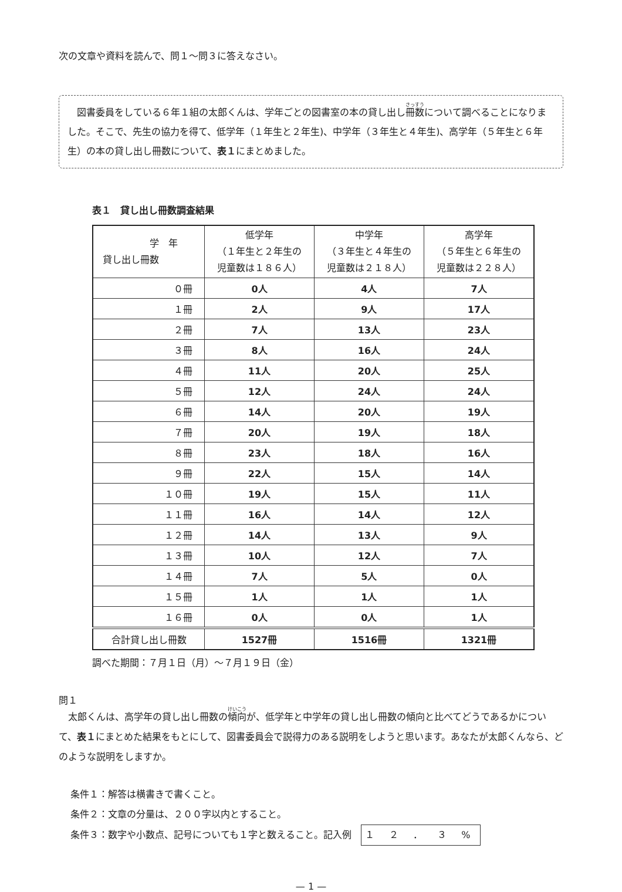次の文章や資料を読んで、問１～問３に答えなさい。
　図書委員をしている６年１組の太郎くんは、学年ごとの図書室の本の貸し出し冊数について調べることになりました。そこで、先生の協力を得て、低学年（１年生と２年生)、中学年（３年生と４年生)、高学年（５年生と６年生）の本の貸し出し冊数について、表１にまとめました。
表１　貸し出し冊数調査結果
| 学 年 貸し出し冊数 | 低学年 （１年生と２年生の 児童数は１８６人） | 中学年 （３年生と４年生の 児童数は２１８人） | 高学年 （５年生と６年生の 児童数は２２８人） |
| --- | --- | --- | --- |
| ０冊 | 0人 | 4人 | 7人 |
| １冊 | 2人 | 9人 | 17人 |
| ２冊 | 7人 | 13人 | 23人 |
| ３冊 | 8人 | 16人 | 24人 |
| ４冊 | 11人 | 20人 | 25人 |
| ５冊 | 12人 | 24人 | 24人 |
| ６冊 | 14人 | 20人 | 19人 |
| ７冊 | 20人 | 19人 | 18人 |
| ８冊 | 23人 | 18人 | 16人 |
| ９冊 | 22人 | 15人 | 14人 |
| １０冊 | 19人 | 15人 | 11人 |
| １１冊 | 16人 | 14人 | 12人 |
| １２冊 | 14人 | 13人 | 9人 |
| １３冊 | 10人 | 12人 | 7人 |
| １４冊 | 7人 | 5人 | 0人 |
| １５冊 | 1人 | 1人 | 1人 |
| １６冊 | 0人 | 0人 | 1人 |
| 合計貸し出し冊数 | 1527冊 | 1516冊 | 1321冊 |
調べた期間：７月１日（月）～７月１９日（金）
問１
　太郎くんは、高学年の貸し出し冊数の傾向が、低学年と中学年の貸し出し冊数の傾向と比べてどうであるかについて、表１にまとめた結果をもとにして、図書委員会で説得力のある説明をしようと思います。あなたが太郎くんなら、どのような説明をしますか。
条件１：解答は横書きで書くこと。
条件２：文章の分量は、２００字以内とすること。
条件３：数字や小数点、記号についても１字と数えること。記入例　１ ２ ． ３ %
— 1 —